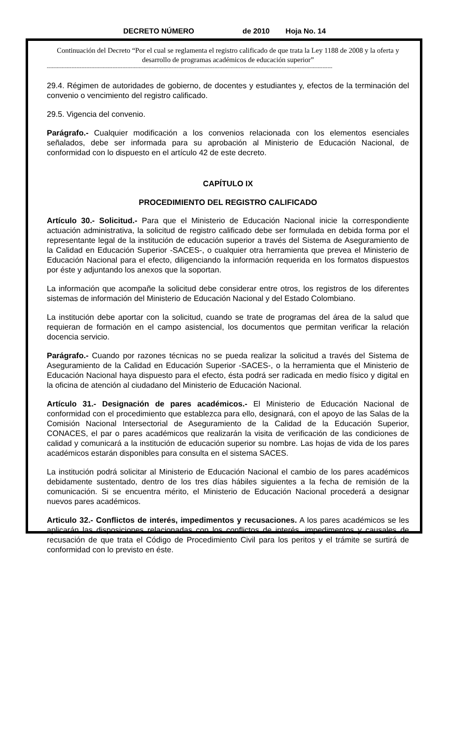DECRETO NÚMERO de 2010 Hoja No. 14
Continuación del Decreto “Por el cual se reglamenta el registro calificado de que trata la Ley 1188 de 2008 y la oferta y desarrollo de programas académicos de educación superior”
------------------------------------------------------------------------------------------------------------------------------------------------------------------------------
29.4. Régimen de autoridades de gobierno, de docentes y estudiantes y, efectos de la terminación del convenio o vencimiento del registro calificado.
29.5. Vigencia del convenio.
Parágrafo.- Cualquier modificación a los convenios relacionada con los elementos esenciales señalados, debe ser informada para su aprobación al Ministerio de Educación Nacional, de conformidad con lo dispuesto en el artículo 42 de este decreto.
CAPÍTULO IX
PROCEDIMIENTO DEL REGISTRO CALIFICADO
Artículo 30.- Solicitud.- Para que el Ministerio de Educación Nacional inicie la correspondiente actuación administrativa, la solicitud de registro calificado debe ser formulada en debida forma por el representante legal de la institución de educación superior a través del Sistema de Aseguramiento de la Calidad en Educación Superior -SACES-, o cualquier otra herramienta que prevea el Ministerio de Educación Nacional para el efecto, diligenciando la información requerida en los formatos dispuestos por éste y adjuntando los anexos que la soportan.
La información que acompañe la solicitud debe considerar entre otros, los registros de los diferentes sistemas de información del Ministerio de Educación Nacional y del Estado Colombiano.
La institución debe aportar con la solicitud, cuando se trate de programas del área de la salud que requieran de formación en el campo asistencial, los documentos que permitan verificar la relación docencia servicio.
Parágrafo.- Cuando por razones técnicas no se pueda realizar la solicitud a través del Sistema de Aseguramiento de la Calidad en Educación Superior -SACES-, o la herramienta que el Ministerio de Educación Nacional haya dispuesto para el efecto, ésta podrá ser radicada en medio físico y digital en la oficina de atención al ciudadano del Ministerio de Educación Nacional.
Artículo 31.- Designación de pares académicos.- El Ministerio de Educación Nacional de conformidad con el procedimiento que establezca para ello, designará, con el apoyo de las Salas de la Comisión Nacional Intersectorial de Aseguramiento de la Calidad de la Educación Superior, CONACES, el par o pares académicos que realizarán la visita de verificación de las condiciones de calidad y comunicará a la institución de educación superior su nombre. Las hojas de vida de los pares académicos estarán disponibles para consulta en el sistema SACES.
La institución podrá solicitar al Ministerio de Educación Nacional el cambio de los pares académicos debidamente sustentado, dentro de los tres días hábiles siguientes a la fecha de remisión de la comunicación. Si se encuentra mérito, el Ministerio de Educación Nacional procederá a designar nuevos pares académicos.
Articulo 32.- Conflictos de interés, impedimentos y recusaciones. A los pares académicos se les aplicarán las disposiciones relacionadas con los conflictos de interés, impedimentos y causales de recusación de que trata el Código de Procedimiento Civil para los peritos y el trámite se surtirá de conformidad con lo previsto en éste.